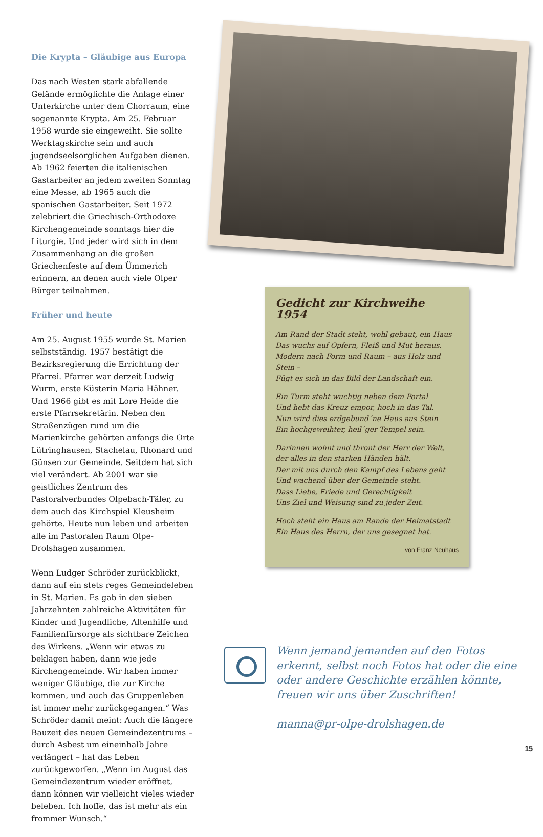Die Krypta – Gläubige aus Europa
Das nach Westen stark abfallende Gelände ermöglichte die Anlage einer Unterkirche unter dem Chorraum, eine sogenannte Krypta. Am 25. Februar 1958 wurde sie eingeweiht. Sie sollte Werktagskirche sein und auch jugendseelsorglichen Aufgaben dienen. Ab 1962 feierten die italienischen Gastarbeiter an jedem zweiten Sonntag eine Messe, ab 1965 auch die spanischen Gastarbeiter. Seit 1972 zelebriert die Griechisch-Orthodoxe Kirchengemeinde sonntags hier die Liturgie. Und jeder wird sich in dem Zusammenhang an die großen Griechenfeste auf dem Ümmerich erinnern, an denen auch viele Olper Bürger teilnahmen.
Früher und heute
Am 25. August 1955 wurde St. Marien selbstständig. 1957 bestätigt die Bezirksregierung die Errichtung der Pfarrei. Pfarrer war derzeit Ludwig Wurm, erste Küsterin Maria Hähner. Und 1966 gibt es mit Lore Heide die erste Pfarrsekretärin. Neben den Straßenzügen rund um die Marienkirche gehörten anfangs die Orte Lütringhausen, Stachelau, Rhonard und Günsen zur Gemeinde. Seitdem hat sich viel verändert. Ab 2001 war sie geistliches Zentrum des Pastoralverbundes Olpebach-Täler, zu dem auch das Kirchspiel Kleusheim gehörte. Heute nun leben und arbeiten alle im Pastoralen Raum Olpe-Drolshagen zusammen.
Wenn Ludger Schröder zurückblickt, dann auf ein stets reges Gemeindeleben in St. Marien. Es gab in den sieben Jahrzehnten zahlreiche Aktivitäten für Kinder und Jugendliche, Altenhilfe und Familienfürsorge als sichtbare Zeichen des Wirkens. „Wenn wir etwas zu beklagen haben, dann wie jede Kirchengemeinde. Wir haben immer weniger Gläubige, die zur Kirche kommen, und auch das Gruppenleben ist immer mehr zurückgegangen.“ Was Schröder damit meint: Auch die längere Bauzeit des neuen Gemeindezentrums – durch Asbest um eineinhalb Jahre verlängert – hat das Leben zurückgeworfen. „Wenn im August das Gemeindezentrum wieder eröffnet, dann können wir vielleicht vieles wieder beleben. Ich hoffe, das ist mehr als ein frommer Wunsch.“
Gedicht zur Kirchweihe 1954
Am Rand der Stadt steht, wohl gebaut, ein Haus
Das wuchs auf Opfern, Fleiß und Mut heraus.
Modern nach Form und Raum – aus Holz und Stein –
Fügt es sich in das Bild der Landschaft ein.
Ein Turm steht wuchtig neben dem Portal
Und hebt das Kreuz empor, hoch in das Tal.
Nun wird dies erdgebund´ne Haus aus Stein
Ein hochgeweihter, heil´ger Tempel sein.
Darinnen wohnt und thront der Herr der Welt,
der alles in den starken Händen hält.
Der mit uns durch den Kampf des Lebens geht
Und wachend über der Gemeinde steht.
Dass Liebe, Friede und Gerechtigkeit
Uns Ziel und Weisung sind zu jeder Zeit.
Hoch steht ein Haus am Rande der Heimatstadt
Ein Haus des Herrn, der uns gesegnet hat.
von Franz Neuhaus
Wenn jemand jemanden auf den Fotos erkennt, selbst noch Fotos hat oder die eine oder andere Geschichte erzählen könnte, freuen wir uns über Zuschriften!
manna@pr-olpe-drolshagen.de
15